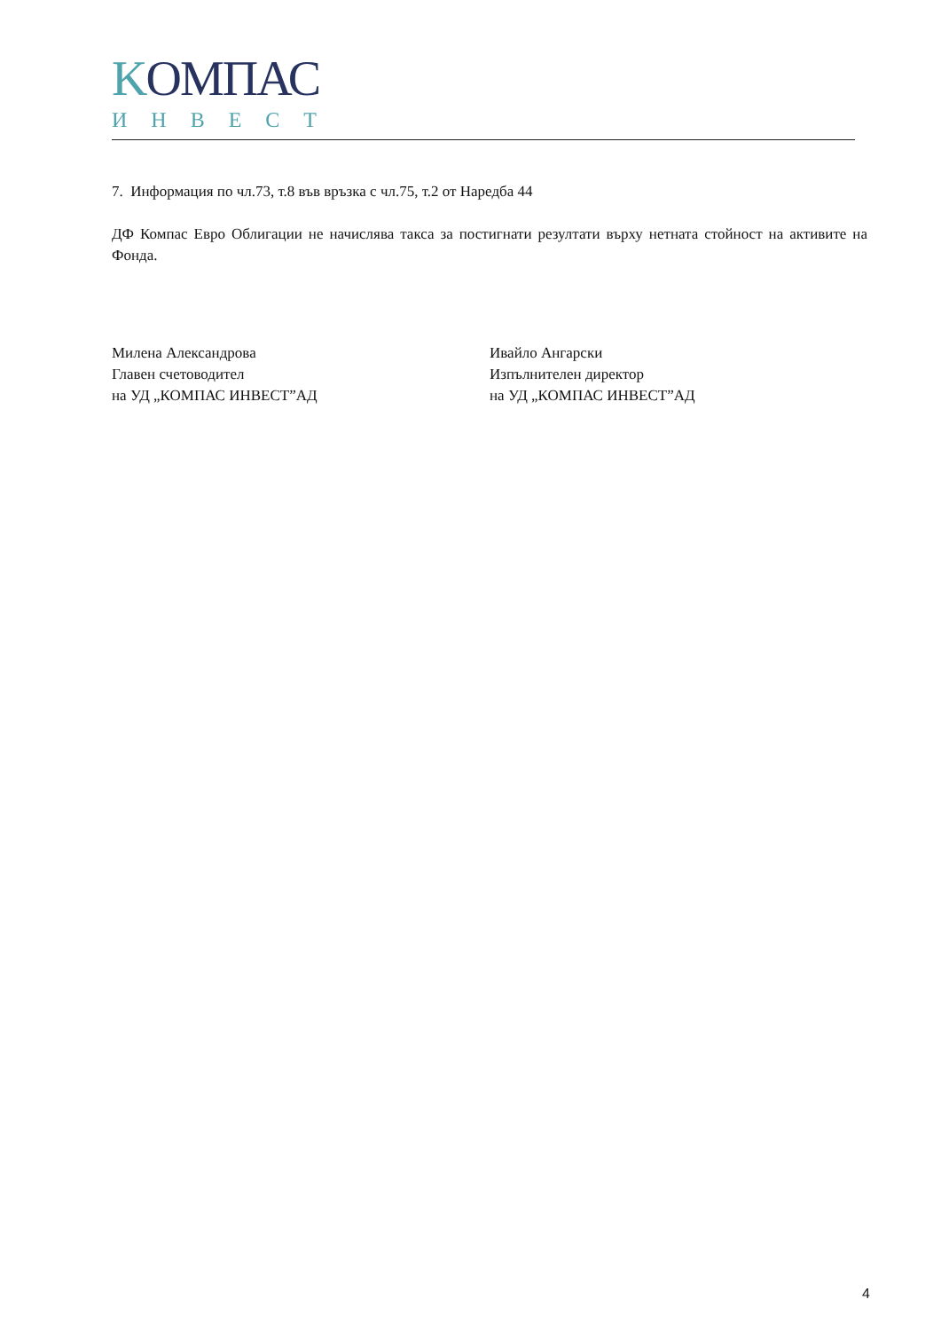KOМПАС
ИНВЕСТ
7. Информация по чл.73, т.8 във връзка с чл.75, т.2 от Наредба 44
ДФ Компас Евро Облигации не начислява такса за постигнати резултати върху нетната стойност на активите на Фонда.
Милена Александрова
Главен счетоводител
на УД „КОМПАС ИНВЕСТ”АД
Ивайло Ангарски
Изпълнителен директор
на УД „КОМПАС ИНВЕСТ”АД
4